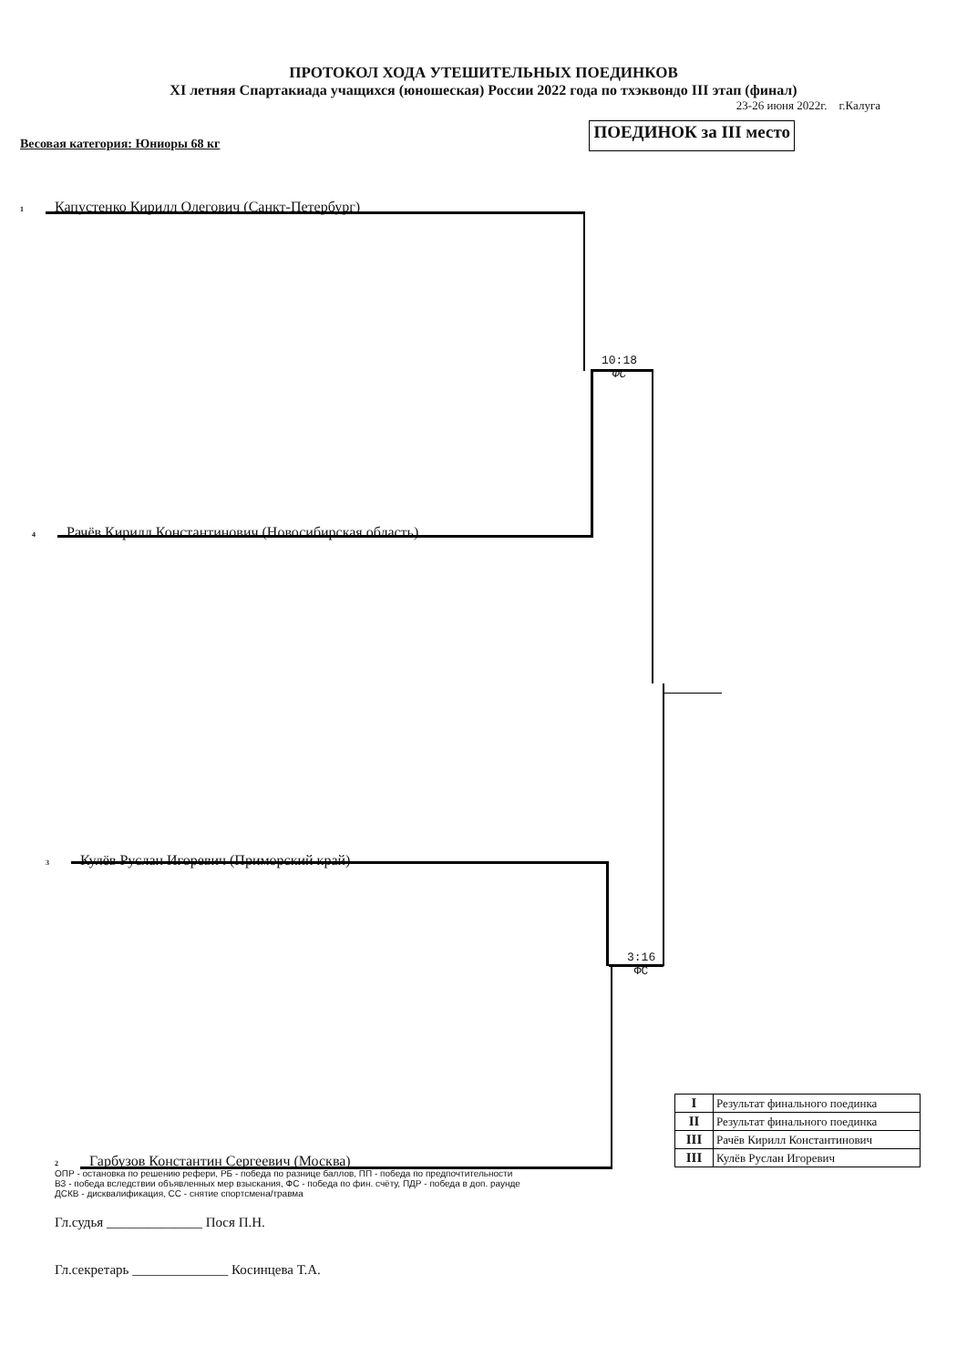ПРОТОКОЛ ХОДА УТЕШИТЕЛЬНЫХ ПОЕДИНКОВ
XI летняя Спартакиада учащихся (юношеская) России 2022 года по тхэквондо III этап (финал)
23-26 июня 2022г. г.Калуга
Весовая категория: Юниоры 68 кг
ПОЕДИНОК за III место
1 Капустенко Кирилл Олегович (Санкт-Петербург)
10:18
ФС
4 Рачёв Кирилл Константинович (Новосибирская область)
3 Кулёв Руслан Игоревич (Приморский край)
3:16
ФС
2 Гарбузов Константин Сергеевич (Москва)
ОПР - остановка по решению рефери, РБ - победа по разнице баллов, ПП - победа по предпочтительности
ВЗ - победа вследствии объявленных мер взыскания, ФС - победа по фин. счёту, ПДР - победа в доп. раунде
ДСКВ - дисквалификация, СС - снятие спортсмена/травма
| I | Результат финального поединка |
| II | Результат финального поединка |
| III | Рачёв Кирилл Константинович |
| III | Кулёв Руслан Игоревич |
Гл.судья ______________ Пося П.Н.
Гл.секретарь ______________ Косинцева Т.А.